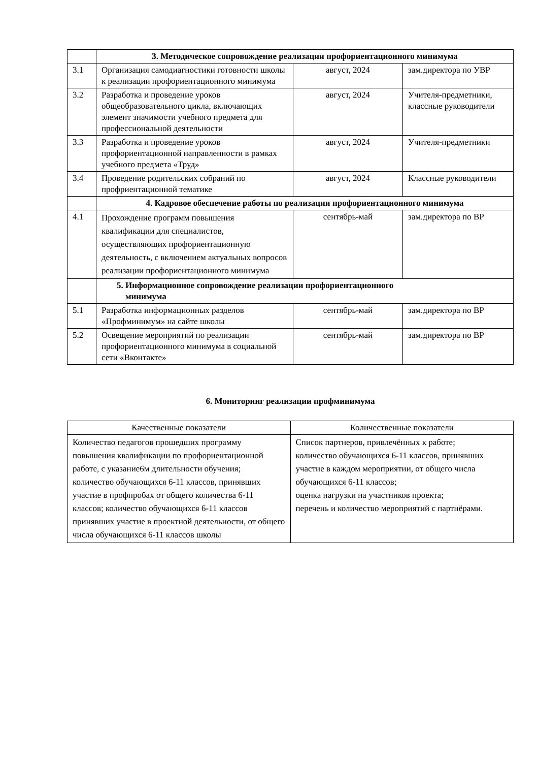| | 3. Методическое сопровождение реализации профориентационного минимума | | |
| 3.1 | Организация самодиагностики готовности школы к реализации профориентационного минимума | август, 2024 | зам.директора по УВР |
| 3.2 | Разработка и проведение уроков общеобразовательного цикла, включающих элемент значимости учебного предмета для профессиональной деятельности | август, 2024 | Учителя-предметники, классные руководители |
| 3.3 | Разработка и проведение уроков профориентационной направленности в рамках учебного предмета «Труд» | август, 2024 | Учителя-предметники |
| 3.4 | Проведение родительских собраний по профриентационной тематике | август, 2024 | Классные руководители |
| | 4. Кадровое обеспечение работы по реализации профориентационного минимума | | |
| 4.1 | Прохождение программ повышения квалификации для специалистов, осуществляющих профориентационную деятельность, с включением актуальных вопросов реализации профориентационного минимума | сентябрь-май | зам.директора по ВР |
| | 5. Информационное сопровождение реализации профориентационного минимума | | |
| 5.1 | Разработка информационных разделов «Профминимум» на сайте школы | сентябрь-май | зам.директора по ВР |
| 5.2 | Освещение мероприятий по реализации профориентационного минимума в социальной сети «Вконтакте» | сентябрь-май | зам.директора по ВР |
6. Мониторинг реализации профминимума
| Качественные показатели | Количественные показатели |
| --- | --- |
| Количество педагогов прошедших программу повышения квалификации по профориентационной работе, с указание6м длительности обучения; количество обучающихся 6-11 классов, принявших участие в профпробах от общего количества 6-11 классов; количество обучающихся 6-11 классов принявших участие в проектной деятельности, от общего числа обучающихся 6-11 классов школы | Список партнеров, привлечённых к работе; количество обучающихся 6-11 классов, принявших участие в каждом мероприятии, от общего числа обучающихся 6-11 классов; оценка нагрузки на участников проекта; перечень и количество мероприятий с партнёрами. |